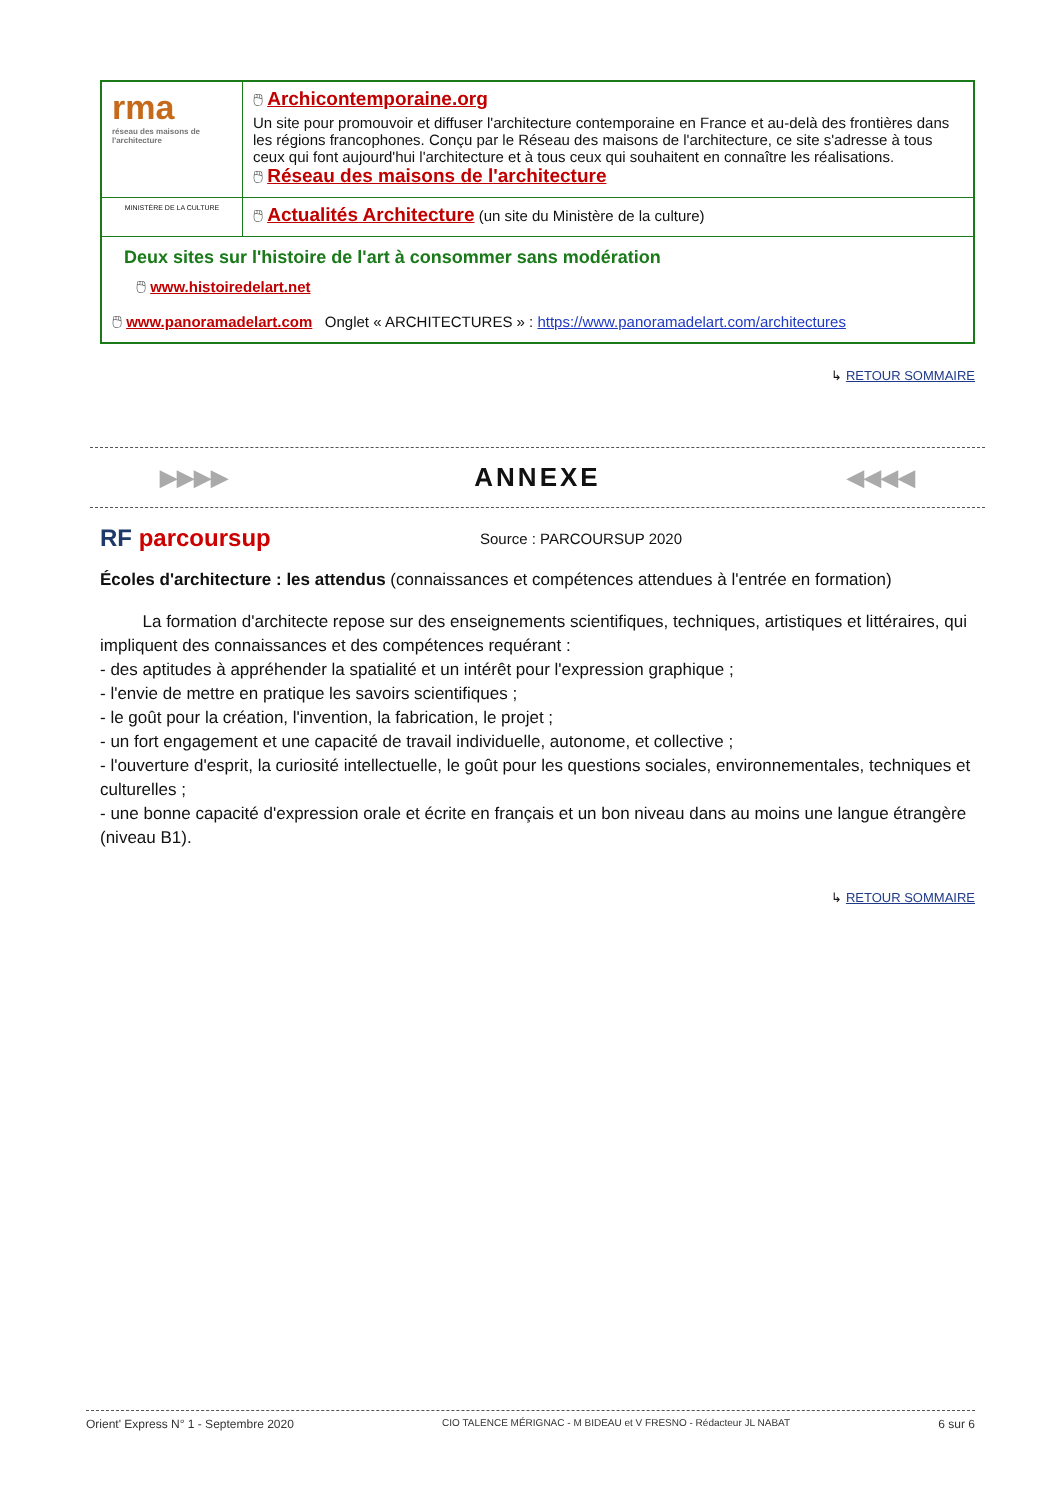| rma réseau des maisons de l'architecture | 🖱 Archicontemporaine.org Un site pour promouvoir et diffuser l'architecture contemporaine en France et au-delà des frontières dans les régions francophones. Conçu par le Réseau des maisons de l'architecture, ce site s'adresse à tous ceux qui font aujourd'hui l'architecture et à tous ceux qui souhaitent en connaître les réalisations. 🖱 Réseau des maisons de l'architecture |
| MINISTÈRE DE LA CULTURE | 🖱 Actualités Architecture (un site du Ministère de la culture) |
| Deux sites sur l'histoire de l'art à consommer sans modération 🖱 www.histoiredelart.net 🖱 www.panoramadelart.com Onglet « ARCHITECTURES » : https://www.panoramadelart.com/architectures | |
↳ RETOUR SOMMAIRE
▶▶▶▶ ANNEXE ◀◀◀◀
RF parcoursup Source : PARCOURSUP 2020
Écoles d'architecture : les attendus (connaissances et compétences attendues à l'entrée en formation)
La formation d'architecte repose sur des enseignements scientifiques, techniques, artistiques et littéraires, qui impliquent des connaissances et des compétences requérant :
- des aptitudes à appréhender la spatialité et un intérêt pour l'expression graphique ;
- l'envie de mettre en pratique les savoirs scientifiques ;
- le goût pour la création, l'invention, la fabrication, le projet ;
- un fort engagement et une capacité de travail individuelle, autonome, et collective ;
- l'ouverture d'esprit, la curiosité intellectuelle, le goût pour les questions sociales, environnementales, techniques et culturelles ;
- une bonne capacité d'expression orale et écrite en français et un bon niveau dans au moins une langue étrangère (niveau B1).
↳ RETOUR SOMMAIRE
Orient' Express N° 1 - Septembre 2020 CIO TALENCE MÉRIGNAC - M BIDEAU et V FRESNO - Rédacteur JL NABAT 6 sur 6